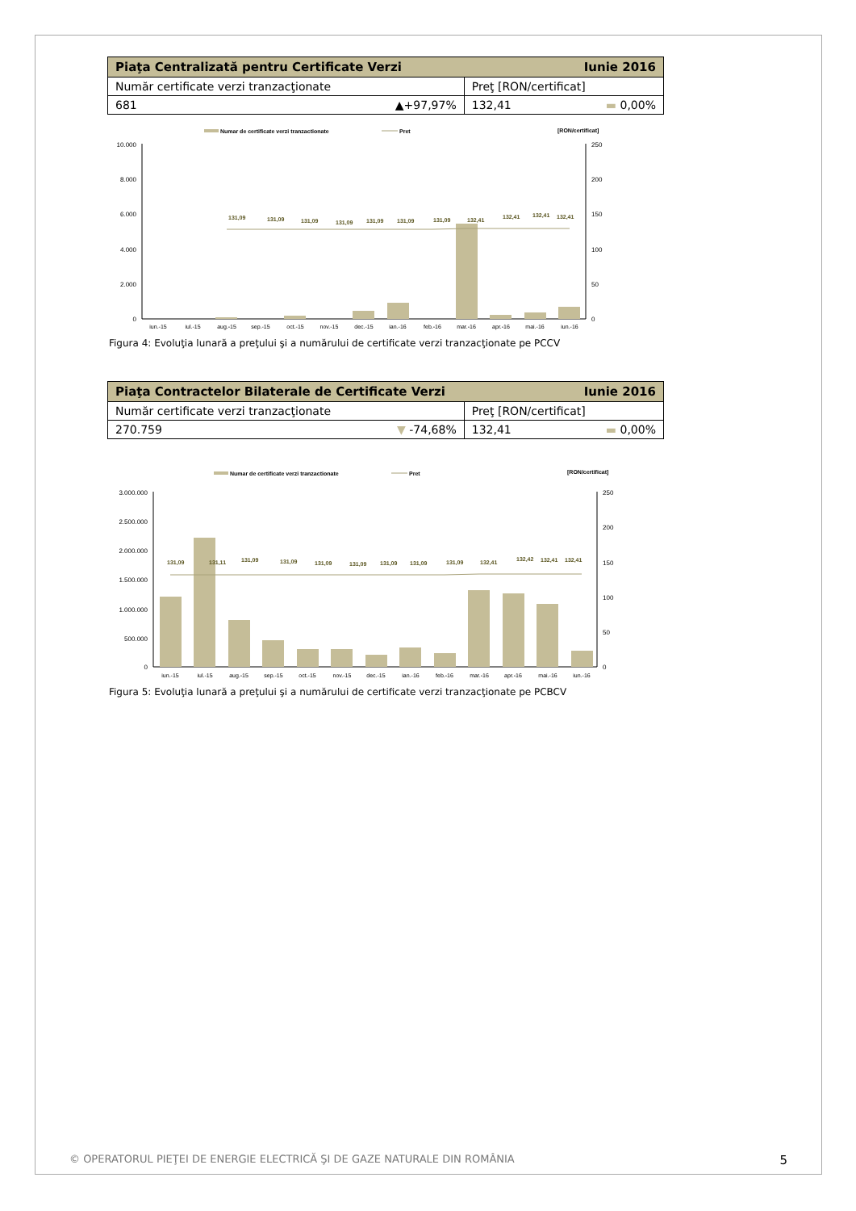| Piaţa Centralizată pentru Certificate Verzi Iunie 2016 | |
| --- | --- |
| Număr certificate verzi tranzacţionate | Preţ [RON/certificat] |
| 681 ▲+97,97% | 132,41 ▬ 0,00% |
Numar de certificate verzi tranzactionate
Pret
[RON/certificat]
10.000
8.000
6.000
4.000
2.000
0
250
200
150
100
50
0
131,09
131,09
131,09
131,09
131,09
131,09
131,09
132,41
132,41
132,41
132,41
iun.-15
iul.-15
aug.-15
sep.-15
oct.-15
nov.-15
dec.-15
ian.-16
feb.-16
mar.-16
apr.-16
mai.-16
iun.-16
Figura 4: Evoluţia lunară a preţului şi a numărului de certificate verzi tranzacţionate pe PCCV
| Piaţa Contractelor Bilaterale de Certificate Verzi Iunie 2016 | |
| --- | --- |
| Număr certificate verzi tranzacţionate | Preţ [RON/certificat] |
| 270.759 ▼ -74,68% | 132,41 ▬ 0,00% |
Numar de certificate verzi tranzactionate
Pret
[RON/certificat]
3.000.000
2.500.000
2.000.000
1.500.000
1.000.000
500.000
0
250
200
150
100
50
0
131,09
131,11
131,09
131,09
131,09
131,09
131,09
131,09
131,09
132,41
132,42
132,41
132,41
iun.-15
iul.-15
aug.-15
sep.-15
oct.-15
nov.-15
dec.-15
ian.-16
feb.-16
mar.-16
apr.-16
mai.-16
iun.-16
Figura 5: Evoluţia lunară a preţului şi a numărului de certificate verzi tranzacţionate pe PCBCV
© OPERATORUL PIEŢEI DE ENERGIE ELECTRICĂ ŞI DE GAZE NATURALE DIN ROMÂNIA 5